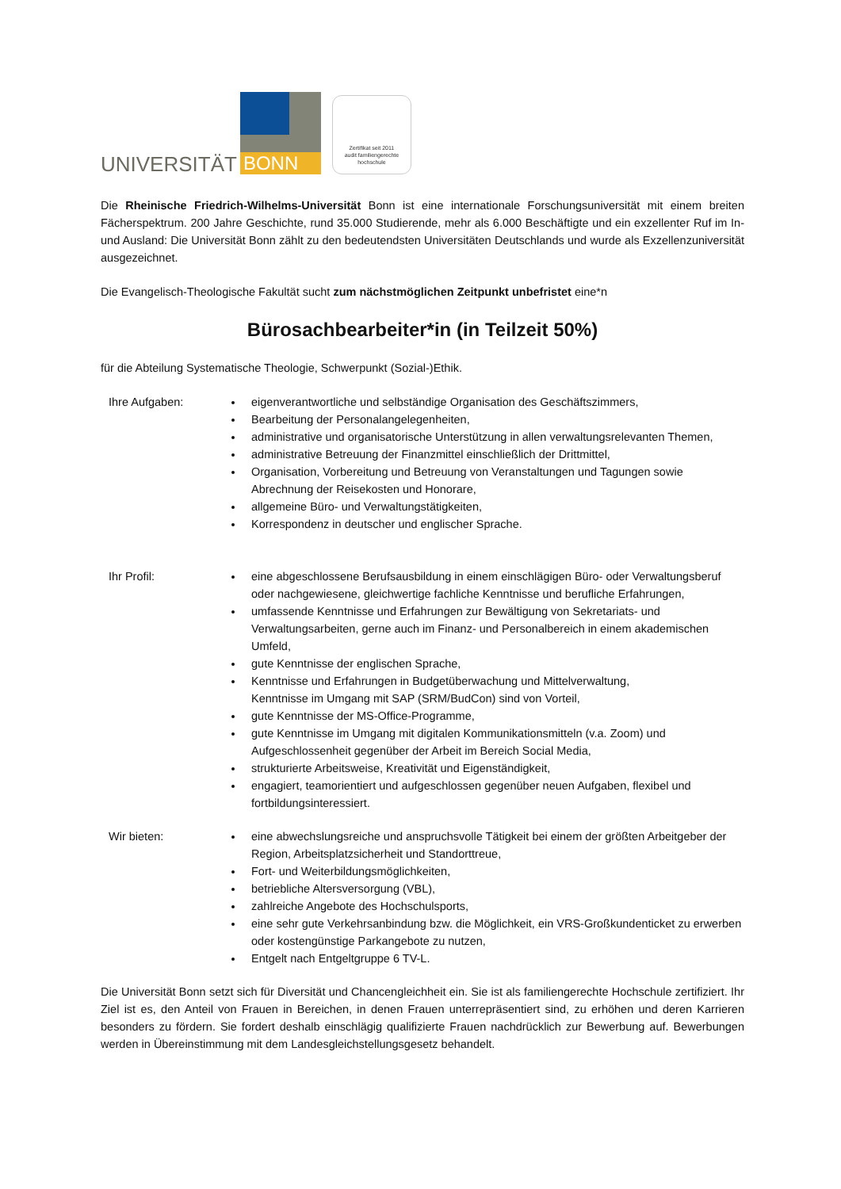UNIVERSITÄT
BONN
Zertifikat seit 2011
audit familiengerechte
hochschule
Die Rheinische Friedrich-Wilhelms-Universität Bonn ist eine internationale Forschungsuniversität mit einem breiten Fächerspektrum. 200 Jahre Geschichte, rund 35.000 Studierende, mehr als 6.000 Beschäftigte und ein exzellenter Ruf im In- und Ausland: Die Universität Bonn zählt zu den bedeutendsten Universitäten Deutschlands und wurde als Exzellenzuniversität ausgezeichnet.
Die Evangelisch-Theologische Fakultät sucht zum nächstmöglichen Zeitpunkt unbefristet eine*n
Bürosachbearbeiter*in (in Teilzeit 50%)
für die Abteilung Systematische Theologie, Schwerpunkt (Sozial-)Ethik.
Ihre Aufgaben: eigenverantwortliche und selbständige Organisation des Geschäftszimmers,
Bearbeitung der Personalangelegenheiten,
administrative und organisatorische Unterstützung in allen verwaltungsrelevanten Themen,
administrative Betreuung der Finanzmittel einschließlich der Drittmittel,
Organisation, Vorbereitung und Betreuung von Veranstaltungen und Tagungen sowie Abrechnung der Reisekosten und Honorare,
allgemeine Büro- und Verwaltungstätigkeiten,
Korrespondenz in deutscher und englischer Sprache.
Ihr Profil: eine abgeschlossene Berufsausbildung in einem einschlägigen Büro- oder Verwaltungsberuf oder nachgewiesene, gleichwertige fachliche Kenntnisse und berufliche Erfahrungen,
umfassende Kenntnisse und Erfahrungen zur Bewältigung von Sekretariats- und Verwaltungsarbeiten, gerne auch im Finanz- und Personalbereich in einem akademischen Umfeld,
gute Kenntnisse der englischen Sprache,
Kenntnisse und Erfahrungen in Budgetüberwachung und Mittelverwaltung,
Kenntnisse im Umgang mit SAP (SRM/BudCon) sind von Vorteil,
gute Kenntnisse der MS-Office-Programme,
gute Kenntnisse im Umgang mit digitalen Kommunikationsmitteln (v.a. Zoom) und Aufgeschlossenheit gegenüber der Arbeit im Bereich Social Media,
strukturierte Arbeitsweise, Kreativität und Eigenständigkeit,
engagiert, teamorientiert und aufgeschlossen gegenüber neuen Aufgaben, flexibel und fortbildungsinteressiert.
Wir bieten: eine abwechslungsreiche und anspruchsvolle Tätigkeit bei einem der größten Arbeitgeber der Region, Arbeitsplatzsicherheit und Standorttreue,
Fort- und Weiterbildungsmöglichkeiten,
betriebliche Altersversorgung (VBL),
zahlreiche Angebote des Hochschulsports,
eine sehr gute Verkehrsanbindung bzw. die Möglichkeit, ein VRS-Großkundenticket zu erwerben oder kostengünstige Parkangebote zu nutzen,
Entgelt nach Entgeltgruppe 6 TV-L.
Die Universität Bonn setzt sich für Diversität und Chancengleichheit ein. Sie ist als familiengerechte Hochschule zertifiziert. Ihr Ziel ist es, den Anteil von Frauen in Bereichen, in denen Frauen unterrepräsentiert sind, zu erhöhen und deren Karrieren besonders zu fördern. Sie fordert deshalb einschlägig qualifizierte Frauen nachdrücklich zur Bewerbung auf. Bewerbungen werden in Übereinstimmung mit dem Landesgleichstellungsgesetz behandelt.